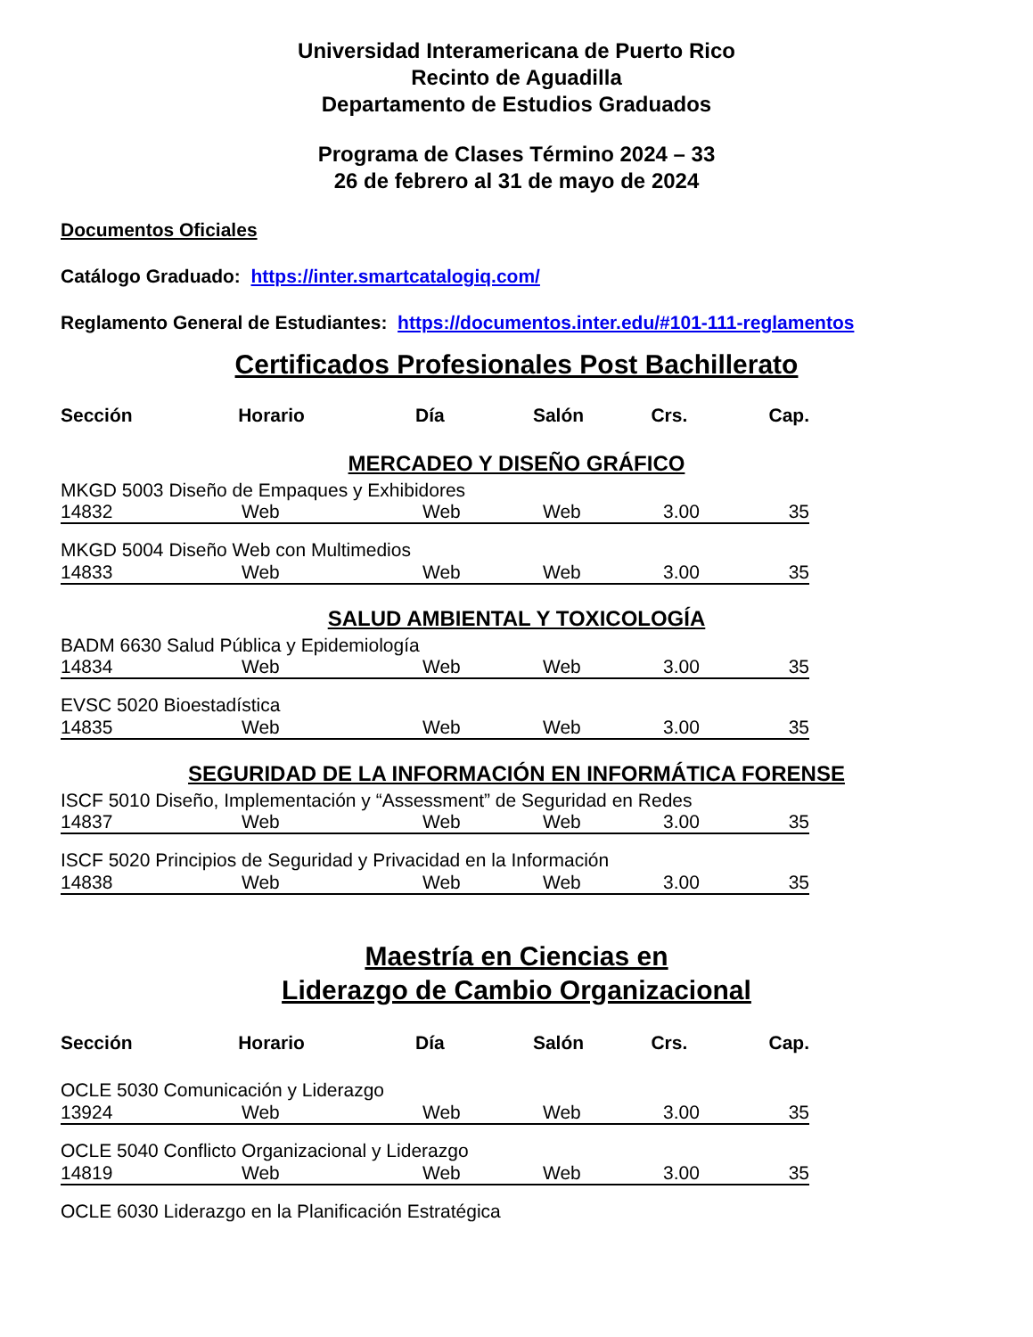Universidad Interamericana de Puerto Rico
Recinto de Aguadilla
Departamento de Estudios Graduados
Programa de Clases Término 2024 – 33
26 de febrero al 31 de mayo de 2024
Documentos Oficiales
Catálogo Graduado: https://inter.smartcatalogiq.com/
Reglamento General de Estudiantes: https://documentos.inter.edu/#101-111-reglamentos
Certificados Profesionales Post Bachillerato
| Sección | Horario | Día | Salón | Crs. | Cap. |
| --- | --- | --- | --- | --- | --- |
MERCADEO Y DISEÑO GRÁFICO
MKGD 5003 Diseño de Empaques y Exhibidores
| 14832 | Web | Web | Web | 3.00 | 35 |
MKGD 5004 Diseño Web con Multimedios
| 14833 | Web | Web | Web | 3.00 | 35 |
SALUD AMBIENTAL Y TOXICOLOGÍA
BADM 6630 Salud Pública y Epidemiología
| 14834 | Web | Web | Web | 3.00 | 35 |
EVSC 5020 Bioestadística
| 14835 | Web | Web | Web | 3.00 | 35 |
SEGURIDAD DE LA INFORMACIÓN EN INFORMÁTICA FORENSE
ISCF 5010 Diseño, Implementación y “Assessment” de Seguridad en Redes
| 14837 | Web | Web | Web | 3.00 | 35 |
ISCF 5020 Principios de Seguridad y Privacidad en la Información
| 14838 | Web | Web | Web | 3.00 | 35 |
Maestría en Ciencias en
Liderazgo de Cambio Organizacional
| Sección | Horario | Día | Salón | Crs. | Cap. |
| --- | --- | --- | --- | --- | --- |
OCLE 5030 Comunicación y Liderazgo
| 13924 | Web | Web | Web | 3.00 | 35 |
OCLE 5040 Conflicto Organizacional y Liderazgo
| 14819 | Web | Web | Web | 3.00 | 35 |
OCLE 6030 Liderazgo en la Planificación Estratégica